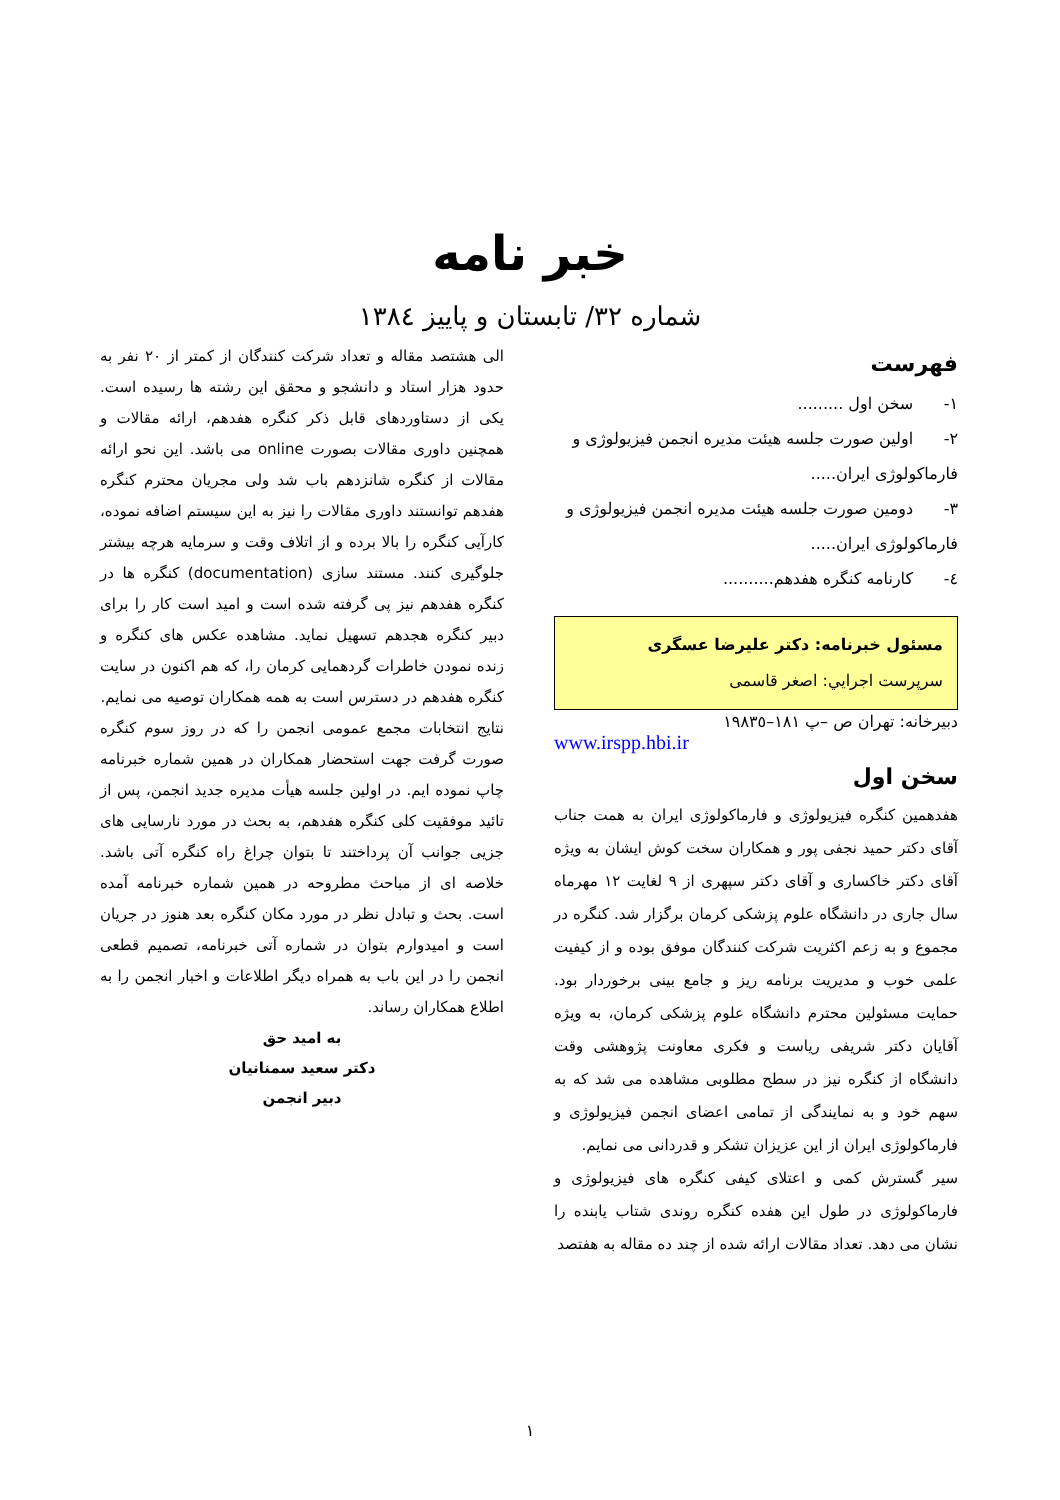خبر نامه
شماره ۳۲/ تابستان و پاییز ۱۳۸٤
فهرست
۱- سخن اول .........
۲- اولین صورت جلسه هیئت مدیره انجمن فیزیولوژی و فارماکولوژی ایران.....
۳- دومین صورت جلسه هیئت مدیره انجمن فیزیولوژی و فارماکولوژی ایران.....
٤- کارنامه کنگره هفدهم..........
مسئول خبرنامه: دکتر علیرضا عسگری
سرپرست اجرايي: اصغر قاسمی
دبیرخانه: تهران ص –پ ۱۸۱–۱۹۸۳٥
www.irspp.hbi.ir
سخن اول
هفدهمین کنگره فیزیولوژی و فارماکولوژی ایران به همت جناب آقای دکتر حمید نجفی پور و همکاران سخت کوش ایشان به ویژه آقای دکتر خاکساری و آقای دکتر سپهری از ۹ لغایت ۱۲ مهرماه سال جاری در دانشگاه علوم پزشکی کرمان برگزار شد. کنگره در مجموع و به زعم اکثریت شرکت کنندگان موفق بوده و از کیفیت علمی خوب و مدیریت برنامه ریز و جامع بینی برخوردار بود. حمایت مسئولین محترم دانشگاه علوم پزشکی کرمان، به ویژه آقایان دکتر شریفی ریاست و فکری معاونت پژوهشی وقت دانشگاه از کنگره نیز در سطح مطلوبی مشاهده می شد که به سهم خود و به نمایندگی از تمامی اعضای انجمن فیزیولوژی و فارماکولوژی ایران از این عزیزان تشکر و قدردانی می نمایم.
سیر گسترش کمی و اعتلای کیفی کنگره های فیزیولوژی و فارماکولوژی در طول این هفده کنگره روندی شتاب یابنده را نشان می دهد. تعداد مقالات ارائه شده از چند ده مقاله به هفتصد
الی هشتصد مقاله و تعداد شرکت کنندگان از کمتر از ۲۰ نفر به حدود هزار استاد و دانشجو و محقق این رشته ها رسیده است. یکی از دستاوردهای قابل ذکر کنگره هفدهم، ارائه مقالات و همچنین داوری مقالات بصورت online می باشد. این نحو ارائه مقالات از کنگره شانزدهم باب شد ولی مجریان محترم کنگره هفدهم توانستند داوری مقالات را نیز به این سیستم اضافه نموده، کارآیی کنگره را بالا برده و از اتلاف وقت و سرمایه هرچه بیشتر جلوگیری کنند. مستند سازی (documentation) کنگره ها در کنگره هفدهم نیز پی گرفته شده است و امید است کار را برای دبیر کنگره هجدهم تسهیل نماید. مشاهده عکس های کنگره و زنده نمودن خاطرات گردهمایی کرمان را، که هم اکنون در سایت کنگره هفدهم در دسترس است به همه همکاران توصیه می نمایم.
نتایج انتخابات مجمع عمومی انجمن را که در روز سوم کنگره صورت گرفت جهت استحضار همکاران در همین شماره خبرنامه چاپ نموده ایم. در اولین جلسه هیأت مدیره جدید انجمن، پس از تائید موفقیت کلی کنگره هفدهم، به بحث در مورد نارسایی های جزیی جوانب آن پرداختند تا بتوان چراغ راه کنگره آتی باشد. خلاصه ای از مباحث مطروحه در همین شماره خبرنامه آمده است. بحث و تبادل نظر در مورد مکان کنگره بعد هنوز در جریان است و امیدوارم بتوان در شماره آتی خبرنامه، تصمیم قطعی انجمن را در این باب به همراه دیگر اطلاعات و اخبار انجمن را به اطلاع همکاران رساند.
به امید حق
دکتر سعید سمنانیان
دبیر انجمن
۱